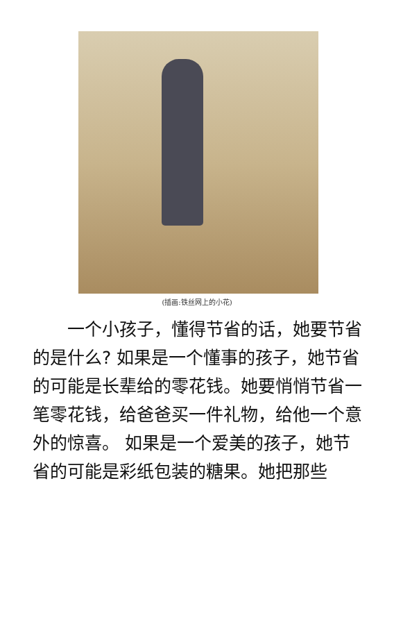(插画:铁丝网上的小花)
一个小孩子，懂得节省的话，她要节省的是什么? 如果是一个懂事的孩子，她节省的可能是长辈给的零花钱。她要悄悄节省一笔零花钱，给爸爸买一件礼物，给他一个意外的惊喜。 如果是一个爱美的孩子，她节省的可能是彩纸包装的糖果。她把那些